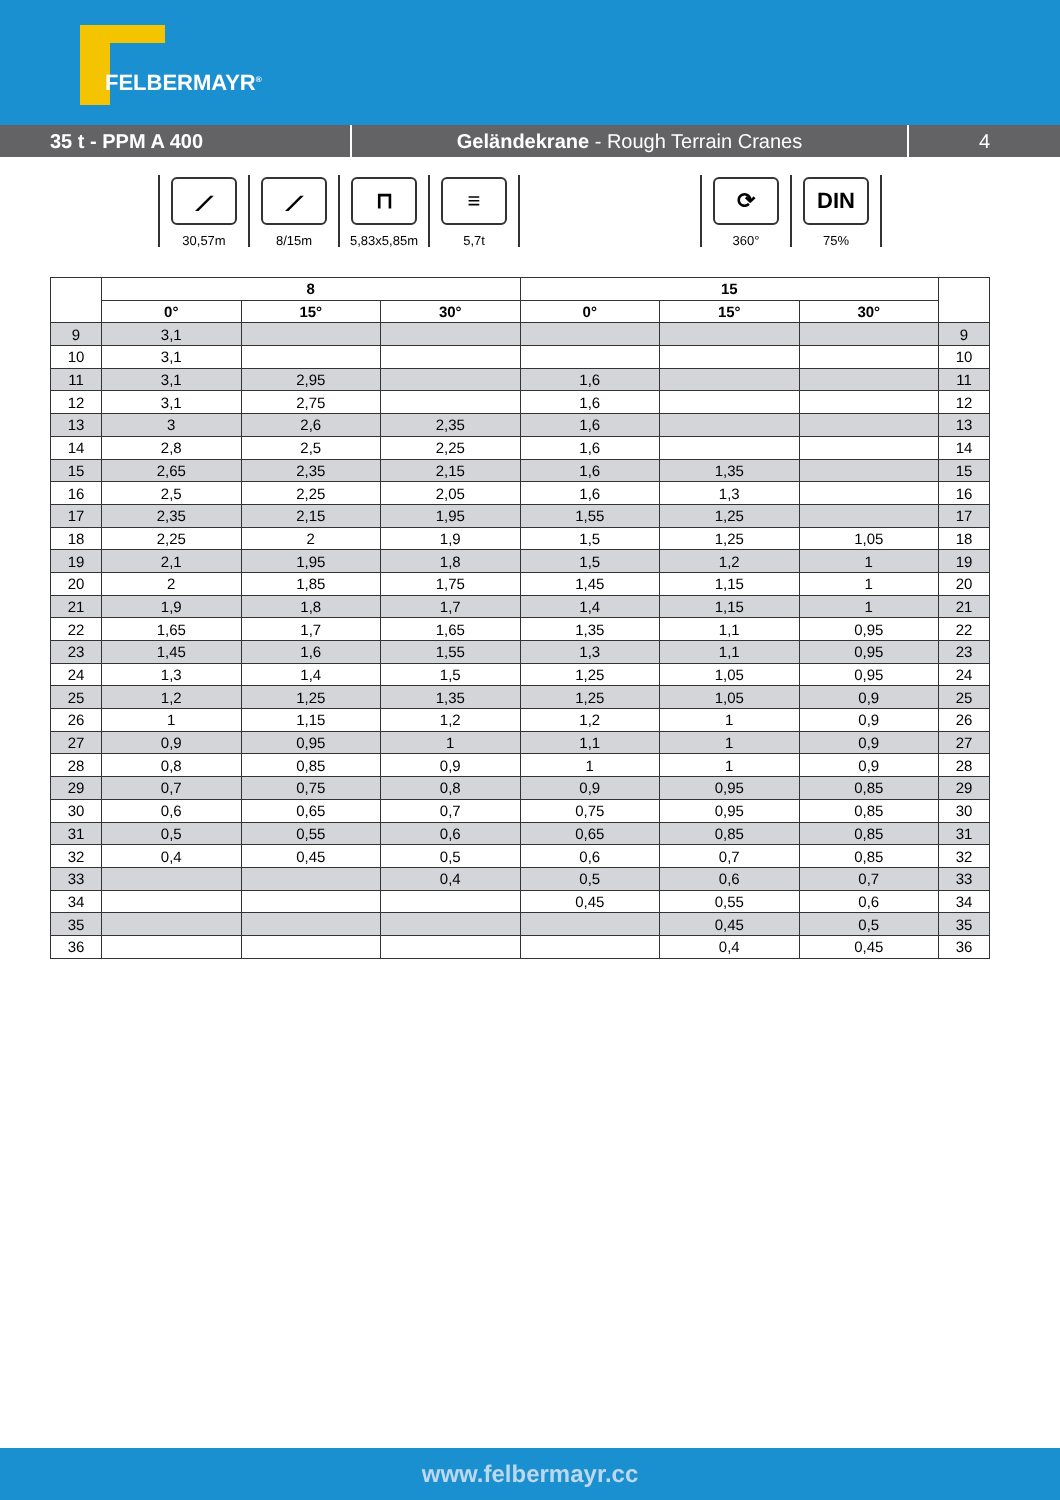FELBERMAYR<sup>®</sup>
35 t - PPM A 400 Geländekrane - Rough Terrain Cranes 4
⟋
30,57m
⟋
8/15m
⊓
5,83x5,85m
≡
5,7t
⟳
360°
DIN
75%
| | 8 | | | 15 | | | |
| --- | --- | --- | --- | --- | --- | --- | --- |
| | 0° | 15° | 30° | 0° | 15° | 30° | |
| 9 | 3,1 | | | | | | 9 |
| 10 | 3,1 | | | | | | 10 |
| 11 | 3,1 | 2,95 | | 1,6 | | | 11 |
| 12 | 3,1 | 2,75 | | 1,6 | | | 12 |
| 13 | 3 | 2,6 | 2,35 | 1,6 | | | 13 |
| 14 | 2,8 | 2,5 | 2,25 | 1,6 | | | 14 |
| 15 | 2,65 | 2,35 | 2,15 | 1,6 | 1,35 | | 15 |
| 16 | 2,5 | 2,25 | 2,05 | 1,6 | 1,3 | | 16 |
| 17 | 2,35 | 2,15 | 1,95 | 1,55 | 1,25 | | 17 |
| 18 | 2,25 | 2 | 1,9 | 1,5 | 1,25 | 1,05 | 18 |
| 19 | 2,1 | 1,95 | 1,8 | 1,5 | 1,2 | 1 | 19 |
| 20 | 2 | 1,85 | 1,75 | 1,45 | 1,15 | 1 | 20 |
| 21 | 1,9 | 1,8 | 1,7 | 1,4 | 1,15 | 1 | 21 |
| 22 | 1,65 | 1,7 | 1,65 | 1,35 | 1,1 | 0,95 | 22 |
| 23 | 1,45 | 1,6 | 1,55 | 1,3 | 1,1 | 0,95 | 23 |
| 24 | 1,3 | 1,4 | 1,5 | 1,25 | 1,05 | 0,95 | 24 |
| 25 | 1,2 | 1,25 | 1,35 | 1,25 | 1,05 | 0,9 | 25 |
| 26 | 1 | 1,15 | 1,2 | 1,2 | 1 | 0,9 | 26 |
| 27 | 0,9 | 0,95 | 1 | 1,1 | 1 | 0,9 | 27 |
| 28 | 0,8 | 0,85 | 0,9 | 1 | 1 | 0,9 | 28 |
| 29 | 0,7 | 0,75 | 0,8 | 0,9 | 0,95 | 0,85 | 29 |
| 30 | 0,6 | 0,65 | 0,7 | 0,75 | 0,95 | 0,85 | 30 |
| 31 | 0,5 | 0,55 | 0,6 | 0,65 | 0,85 | 0,85 | 31 |
| 32 | 0,4 | 0,45 | 0,5 | 0,6 | 0,7 | 0,85 | 32 |
| 33 | | | 0,4 | 0,5 | 0,6 | 0,7 | 33 |
| 34 | | | | 0,45 | 0,55 | 0,6 | 34 |
| 35 | | | | | 0,45 | 0,5 | 35 |
| 36 | | | | | 0,4 | 0,45 | 36 |
www.felbermayr.cc